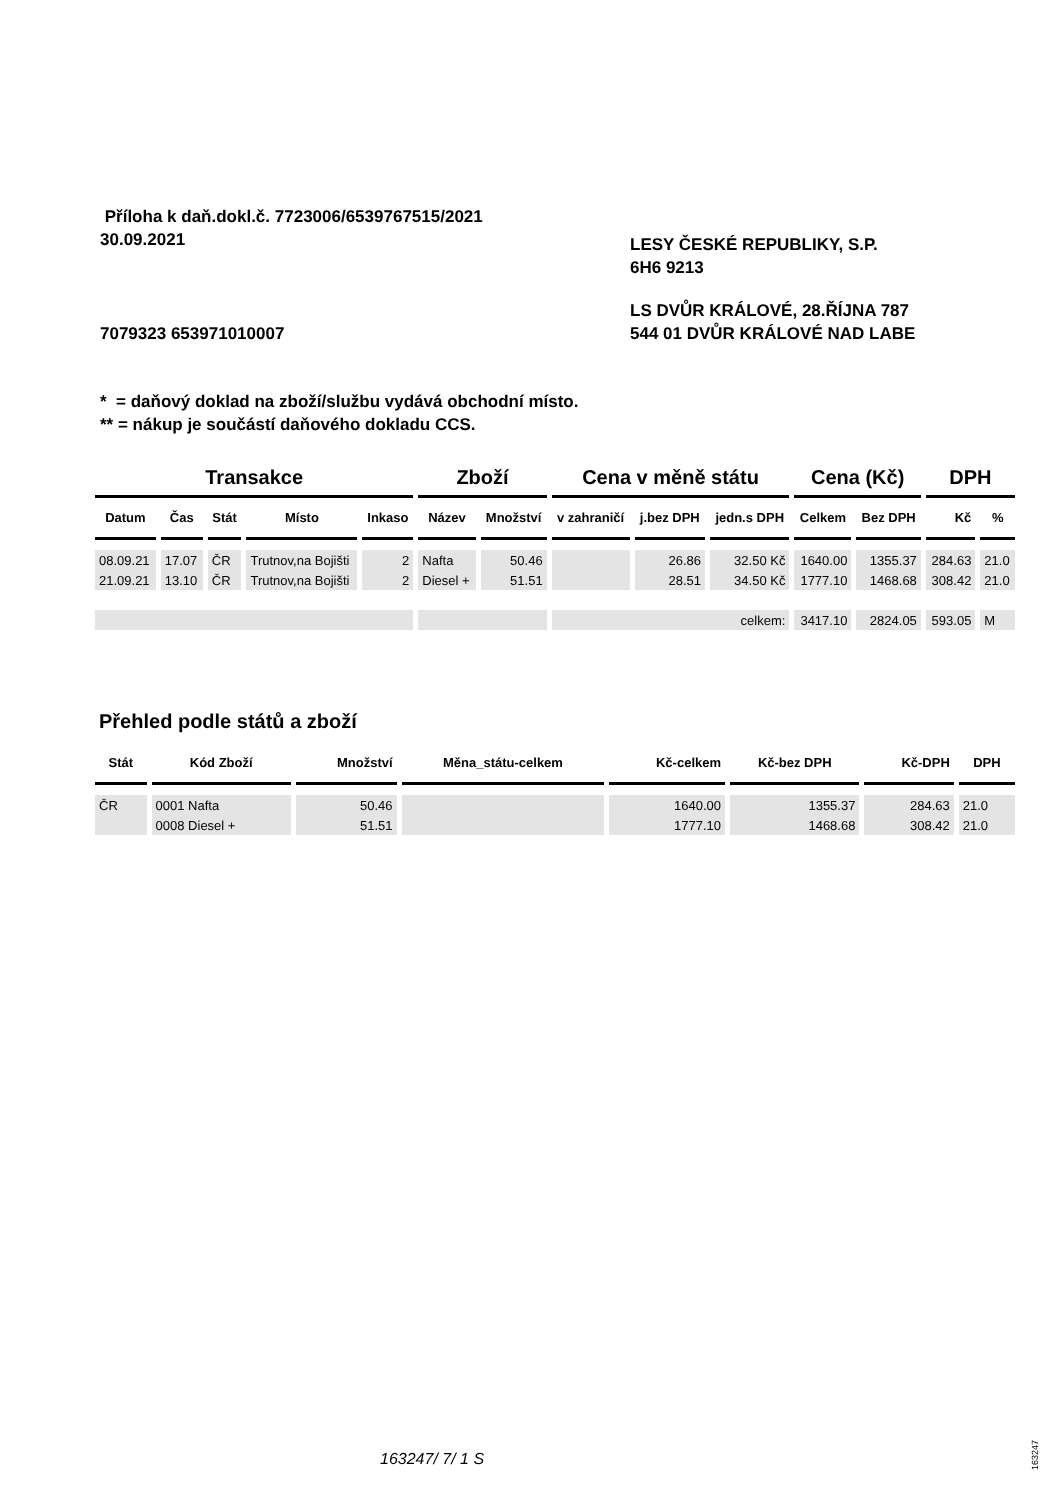Příloha k daň.dokl.č. 7723006/6539767515/2021
30.09.2021
LESY ČESKÉ REPUBLIKY, S.P.
6H6 9213
7079323 653971010007
LS DVŮR KRÁLOVÉ, 28.ŘÍJNA 787
544 01 DVŮR KRÁLOVÉ NAD LABE
* = daňový doklad na zboží/službu vydává obchodní místo.
** = nákup je součástí daňového dokladu CCS.
| Transakce | | | | | Zboží | | Cena v měně státu | | | Cena (Kč) | | DPH | |
| --- | --- | --- | --- | --- | --- | --- | --- | --- | --- | --- | --- | --- | --- |
| Datum | Čas | Stát | Místo | Inkaso | Název | Množství | v zahraničí | j.bez DPH | jedn.s DPH | Celkem | Bez DPH | Kč | % |
| 08.09.21 | 17.07 | ČR | Trutnov,na Bojišti | 2 | Nafta | 50.46 | | 26.86 | 32.50 Kč | 1640.00 | 1355.37 | 284.63 | 21.0 |
| 21.09.21 | 13.10 | ČR | Trutnov,na Bojišti | 2 | Diesel + | 51.51 | | 28.51 | 34.50 Kč | 1777.10 | 1468.68 | 308.42 | 21.0 |
| | | | | | | | celkem: | | | 3417.10 | 2824.05 | 593.05 | M |
| Přehled podle států a zboží | | | | | | | |
| --- | --- | --- | --- | --- | --- | --- | --- |
| Stát | Kód Zboží | Množství | Měna_státu-celkem | Kč-celkem | Kč-bez DPH | Kč-DPH | DPH |
| ČR | 0001 Nafta | 50.46 | | 1640.00 | 1355.37 | 284.63 | 21.0 |
| | 0008 Diesel + | 51.51 | | 1777.10 | 1468.68 | 308.42 | 21.0 |
163247/ 7/ 1 S
163247